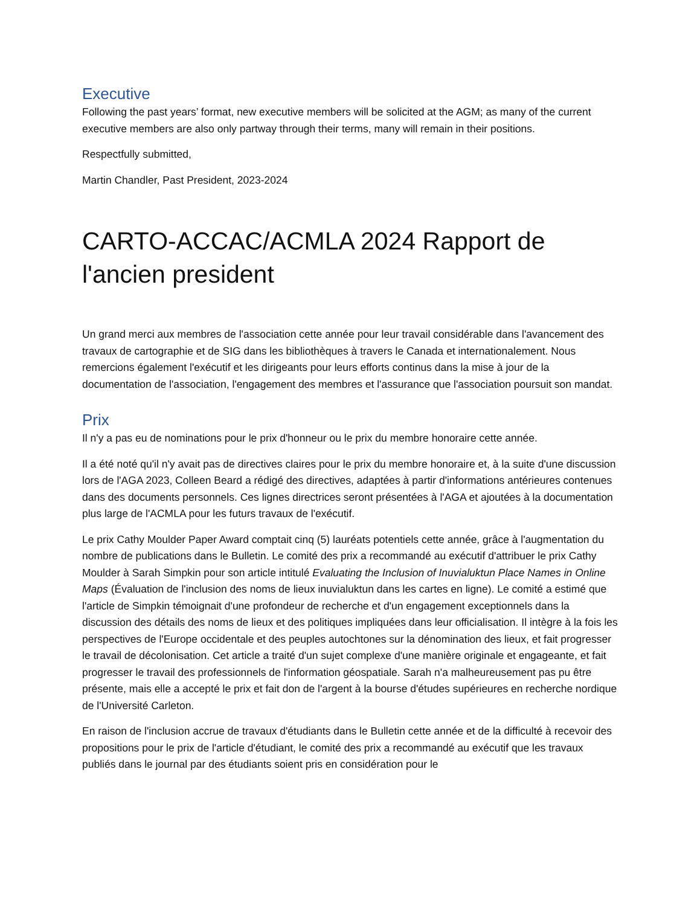Executive
Following the past years’ format, new executive members will be solicited at the AGM; as many of the current executive members are also only partway through their terms, many will remain in their positions.
Respectfully submitted,
Martin Chandler, Past President, 2023-2024
CARTO-ACCAC/ACMLA 2024 Rapport de l'ancien president
Un grand merci aux membres de l'association cette année pour leur travail considérable dans l'avancement des travaux de cartographie et de SIG dans les bibliothèques à travers le Canada et internationalement. Nous remercions également l'exécutif et les dirigeants pour leurs efforts continus dans la mise à jour de la documentation de l'association, l'engagement des membres et l'assurance que l'association poursuit son mandat.
Prix
Il n'y a pas eu de nominations pour le prix d'honneur ou le prix du membre honoraire cette année.
Il a été noté qu'il n'y avait pas de directives claires pour le prix du membre honoraire et, à la suite d'une discussion lors de l'AGA 2023, Colleen Beard a rédigé des directives, adaptées à partir d'informations antérieures contenues dans des documents personnels. Ces lignes directrices seront présentées à l'AGA et ajoutées à la documentation plus large de l'ACMLA pour les futurs travaux de l'exécutif.
Le prix Cathy Moulder Paper Award comptait cinq (5) lauréats potentiels cette année, grâce à l'augmentation du nombre de publications dans le Bulletin. Le comité des prix a recommandé au exécutif d'attribuer le prix Cathy Moulder à Sarah Simpkin pour son article intitulé Evaluating the Inclusion of Inuvialuktun Place Names in Online Maps (Évaluation de l'inclusion des noms de lieux inuvialuktun dans les cartes en ligne). Le comité a estimé que l'article de Simpkin témoignait d'une profondeur de recherche et d'un engagement exceptionnels dans la discussion des détails des noms de lieux et des politiques impliquées dans leur officialisation. Il intègre à la fois les perspectives de l'Europe occidentale et des peuples autochtones sur la dénomination des lieux, et fait progresser le travail de décolonisation. Cet article a traité d'un sujet complexe d'une manière originale et engageante, et fait progresser le travail des professionnels de l'information géospatiale. Sarah n'a malheureusement pas pu être présente, mais elle a accepté le prix et fait don de l'argent à la bourse d'études supérieures en recherche nordique de l'Université Carleton.
En raison de l'inclusion accrue de travaux d'étudiants dans le Bulletin cette année et de la difficulté à recevoir des propositions pour le prix de l'article d'étudiant, le comité des prix a recommandé au exécutif que les travaux publiés dans le journal par des étudiants soient pris en considération pour le